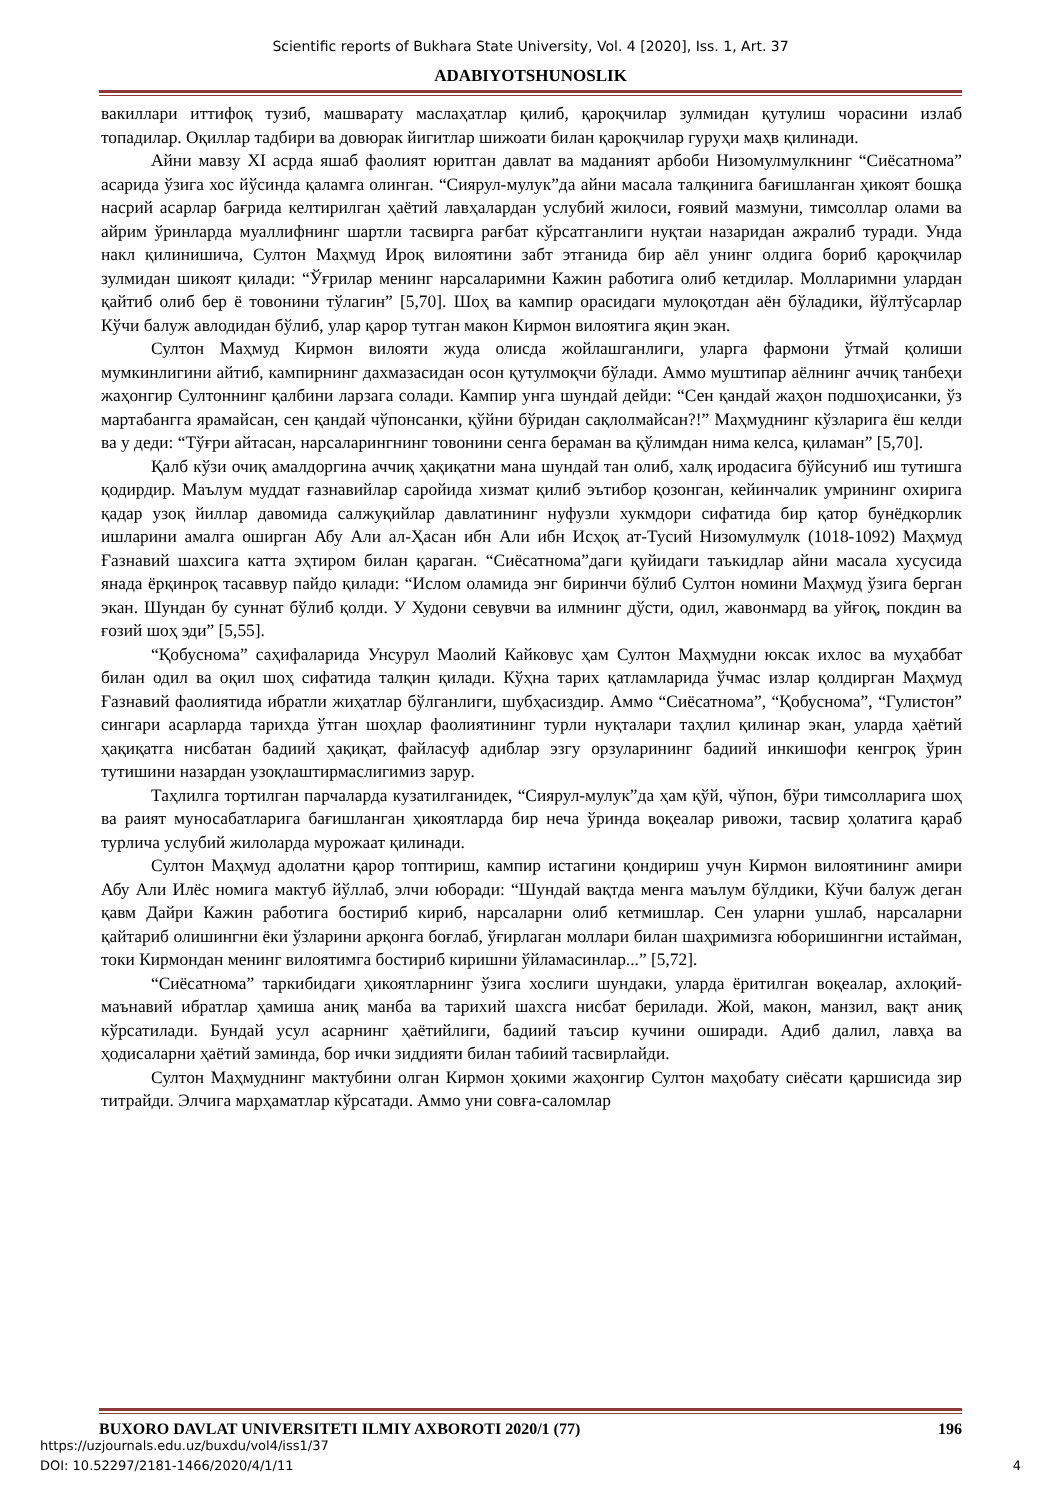Scientific reports of Bukhara State University, Vol. 4 [2020], Iss. 1, Art. 37
ADABIYOTSHUNOSLIK
вакиллари иттифоқ тузиб, машварату маслаҳатлар қилиб, қароқчилар зулмидан қутулиш чорасини излаб топадилар. Оқиллар тадбири ва довюрак йигитлар шижоати билан қароқчилар гуруҳи маҳв қилинади.
Айни мавзу XI асрда яшаб фаолият юритган давлат ва маданият арбоби Низомулмулкнинг “Сиёсатнома” асарида ўзига хос йўсинда қаламга олинган. “Сиярул-мулук”да айни масала талқинига бағишланган ҳикоят бошқа насрий асарлар бағрида келтирилган ҳаётий лавҳалардан услубий жилоси, ғоявий мазмуни, тимсоллар олами ва айрим ўринларда муаллифнинг шартли тасвирга рағбат кўрсатганлиги нуқтаи назаридан ажралиб туради. Унда накл қилинишича, Султон Маҳмуд Ироқ вилоятини забт этганида бир аёл унинг олдига бориб қароқчилар зулмидан шикоят қилади: “Ўғрилар менинг нарсаларимни Кажин работига олиб кетдилар. Молларимни улардан қайтиб олиб бер ё товонини тўлагин” [5,70]. Шоҳ ва кампир орасидаги мулоқотдан аён бўладики, йўлтўсарлар Кўчи балуж авлодидан бўлиб, улар қарор тутган макон Кирмон вилоятига яқин экан.
Султон Маҳмуд Кирмон вилояти жуда олисда жойлашганлиги, уларга фармони ўтмай қолиши мумкинлигини айтиб, кампирнинг дахмазасидан осон қутулмоқчи бўлади. Аммо муштипар аёлнинг аччиқ танбеҳи жаҳонгир Султоннинг қалбини ларзага солади. Кампир унга шундай дейди: “Сен қандай жаҳон подшоҳисанки, ўз мартабангга ярамайсан, сен қандай чўпонсанки, қўйни бўридан сақлолмайсан?!” Маҳмуднинг кўзларига ёш келди ва у деди: “Тўғри айтасан, нарсаларингнинг товонини сенга бераман ва қўлимдан нима келса, қиламан” [5,70].
Қалб кўзи очиқ амалдоргина аччиқ ҳақиқатни мана шундай тан олиб, халқ иродасига бўйсуниб иш тутишга қодирдир. Маълум муддат ғазнавийлар саройида хизмат қилиб эътибор қозонган, кейинчалик умрининг охирига қадар узоқ йиллар давомида салжуқийлар давлатининг нуфузли хукмдори сифатида бир қатор бунёдкорлик ишларини амалга оширган Абу Али ал-Ҳасан ибн Али ибн Исҳоқ ат-Тусий Низомулмулк (1018-1092) Маҳмуд Ғазнавий шахсига катта эҳтиром билан қараган. “Сиёсатнома”даги қуйидаги таъкидлар айни масала хусусида янада ёрқинроқ тасаввур пайдо қилади: “Ислом оламида энг биринчи бўлиб Султон номини Маҳмуд ўзига берган экан. Шундан бу суннат бўлиб қолди. У Худони севувчи ва илмнинг дўсти, одил, жавонмард ва уйғоқ, покдин ва ғозий шоҳ эди” [5,55].
“Қобуснома” саҳифаларида Унсурул Маолий Кайковус ҳам Султон Маҳмудни юксак ихлос ва муҳаббат билан одил ва оқил шоҳ сифатида талқин қилади. Кўҳна тарих қатламларида ўчмас излар қолдирган Маҳмуд Ғазнавий фаолиятида ибратли жиҳатлар бўлганлиги, шубҳасиздир. Аммо “Сиёсатнома”, “Қобуснома”, “Гулистон” сингари асарларда тарихда ўтган шоҳлар фаолиятининг турли нуқталари таҳлил қилинар экан, уларда ҳаётий ҳақиқатга нисбатан бадиий ҳақиқат, файласуф адиблар эзгу орзуларининг бадиий инкишофи кенгроқ ўрин тутишини назардан узоқлаштирмаслигимиз зарур.
Таҳлилга тортилган парчаларда кузатилганидек, “Сиярул-мулук”да ҳам қўй, чўпон, бўри тимсолларига шоҳ ва раият муносабатларига бағишланган ҳикоятларда бир неча ўринда воқеалар ривожи, тасвир ҳолатига қараб турлича услубий жилоларда мурожаат қилинади.
Султон Маҳмуд адолатни қарор топтириш, кампир истагини қондириш учун Кирмон вилоятининг амири Абу Али Илёс номига мактуб йўллаб, элчи юборади: “Шундай вақтда менга маълум бўлдики, Кўчи балуж деган қавм Дайри Кажин работига бостириб кириб, нарсаларни олиб кетмишлар. Сен уларни ушлаб, нарсаларни қайтариб олишингни ёки ўзларини арқонга боғлаб, ўғирлаган моллари билан шаҳримизга юборишингни истайман, токи Кирмондан менинг вилоятимга бостириб киришни ўйламасинлар...” [5,72].
“Сиёсатнома” таркибидаги ҳикоятларнинг ўзига хослиги шундаки, уларда ёритилган воқеалар, ахлоқий-маънавий ибратлар ҳамиша аниқ манба ва тарихий шахсга нисбат берилади. Жой, макон, манзил, вақт аниқ кўрсатилади. Бундай усул асарнинг ҳаётийлиги, бадиий таъсир кучини оширади. Адиб далил, лавҳа ва ҳодисаларни ҳаётий заминда, бор ички зиддияти билан табиий тасвирлайди.
Султон Маҳмуднинг мактубини олган Кирмон ҳокими жаҳонгир Султон маҳобату сиёсати қаршисида зир титрайди. Элчига марҳаматлар кўрсатади. Аммо уни совға-саломлар
BUXORO DAVLAT UNIVERSITETI ILMIY AXBOROTI 2020/1 (77) 196
https://uzjournals.edu.uz/buxdu/vol4/iss1/37
DOI: 10.52297/2181-1466/2020/4/1/11 4